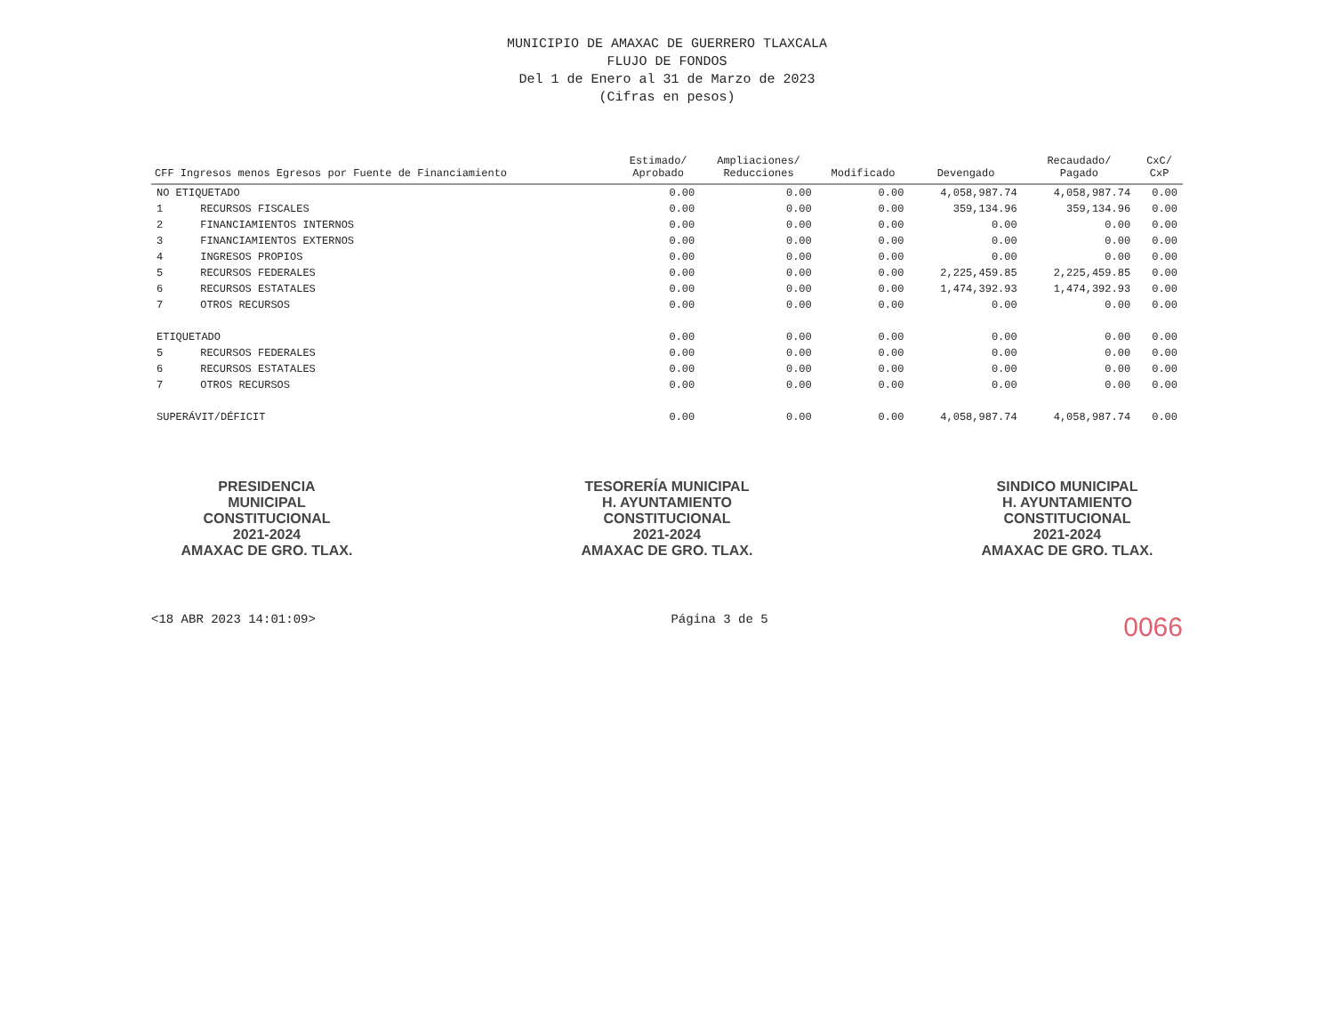MUNICIPIO DE AMAXAC DE GUERRERO TLAXCALA
FLUJO DE FONDOS
Del 1 de Enero al 31 de Marzo de 2023
(Cifras en pesos)
| CFF Ingresos menos Egresos por Fuente de Financiamiento | | Estimado/ Aprobado | Ampliaciones/ Reducciones | Modificado | Devengado | Recaudado/ Pagado | CxC/ CxP |
| --- | --- | --- | --- | --- | --- | --- | --- |
| NO ETIQUETADO | | 0.00 | 0.00 | 0.00 | 4,058,987.74 | 4,058,987.74 | 0.00 |
| 1 | RECURSOS FISCALES | 0.00 | 0.00 | 0.00 | 359,134.96 | 359,134.96 | 0.00 |
| 2 | FINANCIAMIENTOS INTERNOS | 0.00 | 0.00 | 0.00 | 0.00 | 0.00 | 0.00 |
| 3 | FINANCIAMIENTOS EXTERNOS | 0.00 | 0.00 | 0.00 | 0.00 | 0.00 | 0.00 |
| 4 | INGRESOS PROPIOS | 0.00 | 0.00 | 0.00 | 0.00 | 0.00 | 0.00 |
| 5 | RECURSOS FEDERALES | 0.00 | 0.00 | 0.00 | 2,225,459.85 | 2,225,459.85 | 0.00 |
| 6 | RECURSOS ESTATALES | 0.00 | 0.00 | 0.00 | 1,474,392.93 | 1,474,392.93 | 0.00 |
| 7 | OTROS RECURSOS | 0.00 | 0.00 | 0.00 | 0.00 | 0.00 | 0.00 |
| ETIQUETADO | | 0.00 | 0.00 | 0.00 | 0.00 | 0.00 | 0.00 |
| 5 | RECURSOS FEDERALES | 0.00 | 0.00 | 0.00 | 0.00 | 0.00 | 0.00 |
| 6 | RECURSOS ESTATALES | 0.00 | 0.00 | 0.00 | 0.00 | 0.00 | 0.00 |
| 7 | OTROS RECURSOS | 0.00 | 0.00 | 0.00 | 0.00 | 0.00 | 0.00 |
| SUPERÁVIT/DÉFICIT | | 0.00 | 0.00 | 0.00 | 4,058,987.74 | 4,058,987.74 | 0.00 |
PRESIDENCIA
MUNICIPAL
CONSTITUCIONAL
2021-2024
AMAXAC DE GRO. TLAX.
TESORERÍA MUNICIPAL
H. AYUNTAMIENTO
CONSTITUCIONAL
2021-2024
AMAXAC DE GRO. TLAX.
SINDICO MUNICIPAL
H. AYUNTAMIENTO
CONSTITUCIONAL
2021-2024
AMAXAC DE GRO. TLAX.
<18 ABR 2023 14:01:09> Página 3 de 5 0066